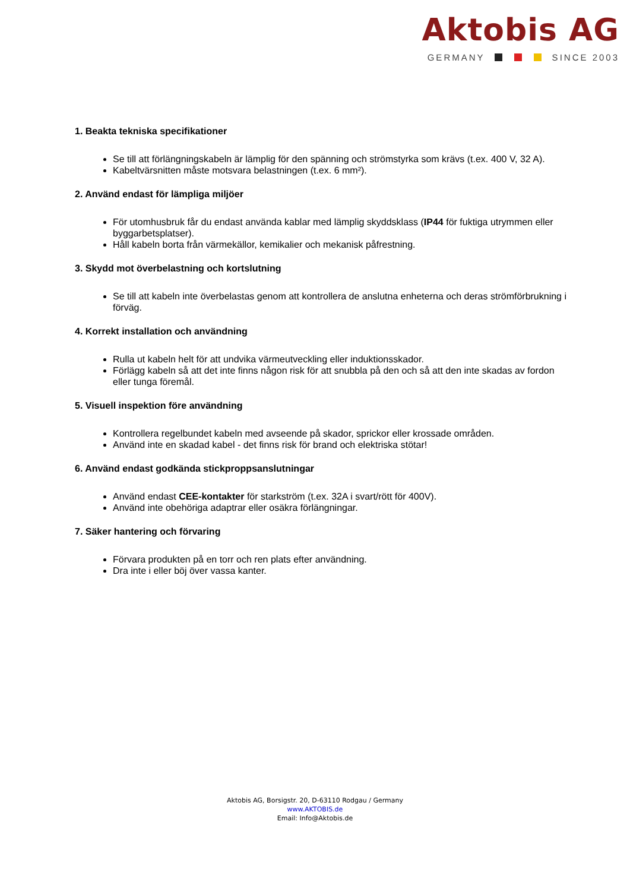Aktobis AG
GERMANY SINCE 2003
1. Beakta tekniska specifikationer
Se till att förlängningskabeln är lämplig för den spänning och strömstyrka som krävs (t.ex. 400 V, 32 A).
Kabeltvärsnitten måste motsvara belastningen (t.ex. 6 mm²).
2. Använd endast för lämpliga miljöer
För utomhusbruk får du endast använda kablar med lämplig skyddsklass (IP44 för fuktiga utrymmen eller byggarbetsplatser).
Håll kabeln borta från värmekällor, kemikalier och mekanisk påfrestning.
3. Skydd mot överbelastning och kortslutning
Se till att kabeln inte överbelastas genom att kontrollera de anslutna enheterna och deras strömförbrukning i förväg.
4. Korrekt installation och användning
Rulla ut kabeln helt för att undvika värmeutveckling eller induktionsskador.
Förlägg kabeln så att det inte finns någon risk för att snubbla på den och så att den inte skadas av fordon eller tunga föremål.
5. Visuell inspektion före användning
Kontrollera regelbundet kabeln med avseende på skador, sprickor eller krossade områden.
Använd inte en skadad kabel - det finns risk för brand och elektriska stötar!
6. Använd endast godkända stickproppsanslutningar
Använd endast CEE-kontakter för starkström (t.ex. 32A i svart/rött för 400V).
Använd inte obehöriga adaptrar eller osäkra förlängningar.
7. Säker hantering och förvaring
Förvara produkten på en torr och ren plats efter användning.
Dra inte i eller böj över vassa kanter.
Aktobis AG, Borsigstr. 20, D-63110 Rodgau / Germany
www.AKTOBIS.de
Email: Info@Aktobis.de